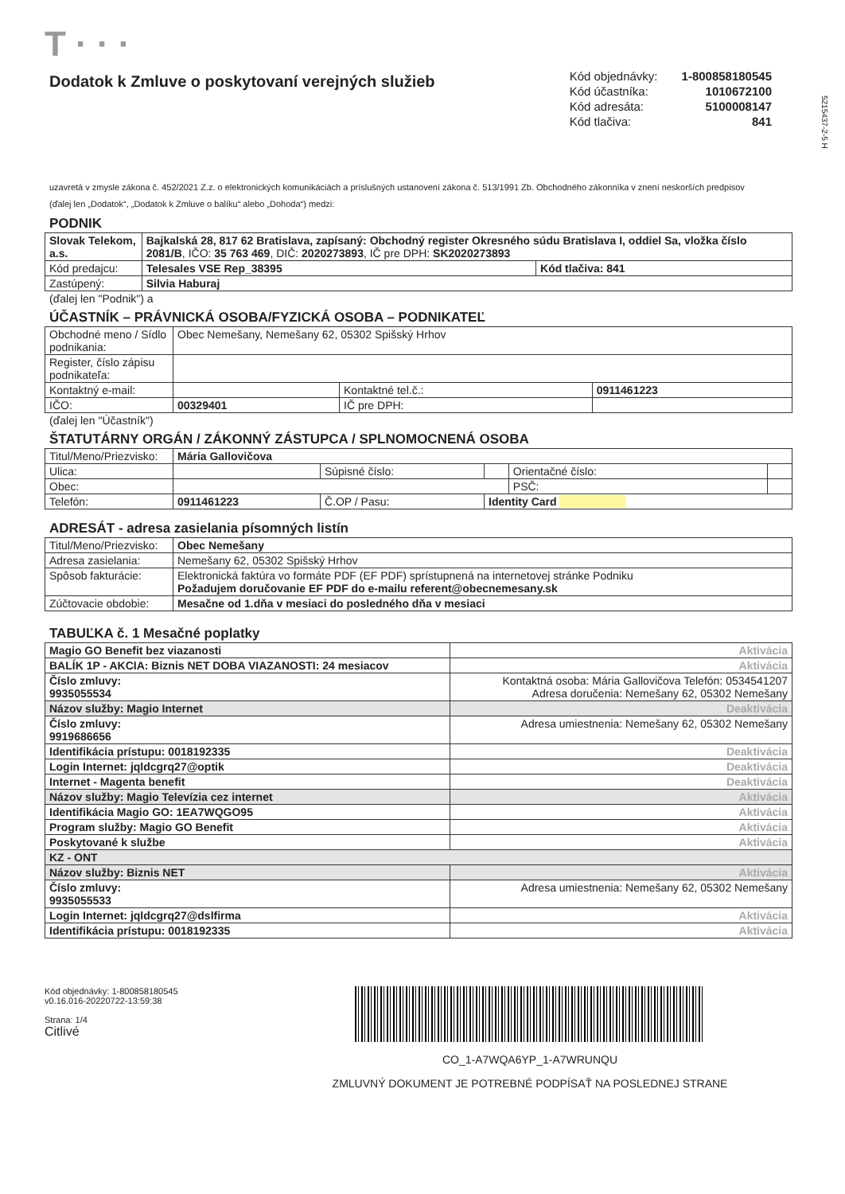T · · ·
Dodatok k Zmluve o poskytovaní verejných služieb
| Kód objednávky: | 1-800858180545 |
| Kód účastníka: | 1010672100 |
| Kód adresáta: | 5100008147 |
| Kód tlačiva: | 841 |
5215437-2-5 H
uzavretá v zmysle zákona č. 452/2021 Z.z. o elektronických komunikáciách a príslušných ustanovení zákona č. 513/1991 Zb. Obchodného zákonníka v znení neskorších predpisov
(ďalej len „Dodatok“, „Dodatok k Zmluve o balíku“ alebo „Dohoda“) medzi:
PODNIK
| Slovak Telekom, a.s. | Bajkalská 28, 817 62 Bratislava, zapísaný: Obchodný register Okresného súdu Bratislava I, oddiel Sa, vložka číslo 2081/B , IČO: 35 763 469 , DIČ: 2020273893 , IČ pre DPH: SK2020273893 | |
| Kód predajcu: | Telesales VSE Rep_38395 | Kód tlačiva: 841 |
| Zastúpený: | Silvia Haburaj | |
(ďalej len "Podnik") a
ÚČASTNÍK – PRÁVNICKÁ OSOBA/FYZICKÁ OSOBA – PODNIKATEĽ
| Obchodné meno / Sídlo podnikania: | Obec Nemešany, Nemešany 62, 05302 Spišský Hrhov | | |
| Register, číslo zápisu podnikateľa: | | | |
| Kontaktný e-mail: | | Kontaktné tel.č.: | 0911461223 |
| IČO: | 00329401 | IČ pre DPH: | |
(ďalej len "Účastník")
ŠTATUTÁRNY ORGÁN / ZÁKONNÝ ZÁSTUPCA / SPLNOMOCNENÁ OSOBA
| Titul/Meno/Priezvisko: | Mária Gallovičova | | | | |
| Ulica: | | Súpisné číslo: | | Orientačné číslo: | |
| Obec: | | | | PSČ: | |
| Telefón: | 0911461223 | Č.OP / Pasu: | Identity Card | | |
ADRESÁT - adresa zasielania písomných listín
| Titul/Meno/Priezvisko: | Obec Nemešany |
| Adresa zasielania: | Nemešany 62, 05302 Spišský Hrhov |
| Spôsob fakturácie: | Elektronická faktúra vo formáte PDF (EF PDF) sprístupnená na internetovej stránke Podniku Požadujem doručovanie EF PDF do e-mailu referent@obecnemesany.sk |
| Zúčtovacie obdobie: | Mesačne od 1.dňa v mesiaci do posledného dňa v mesiaci |
TABUĽKA č. 1 Mesačné poplatky
| Magio GO Benefit bez viazanosti | Aktivácia |
| BALÍK 1P - AKCIA: Biznis NET DOBA VIAZANOSTI: 24 mesiacov | Aktivácia |
| Číslo zmluvy: 9935055534 | Kontaktná osoba: Mária Gallovičova Telefón: 0534541207 Adresa doručenia: Nemešany 62, 05302 Nemešany |
| Názov služby: Magio Internet | Deaktivácia |
| Číslo zmluvy: 9919686656 | Adresa umiestnenia: Nemešany 62, 05302 Nemešany |
| Identifikácia prístupu: 0018192335 | Deaktivácia |
| Login Internet: jqldcgrq27@optik | Deaktivácia |
| Internet - Magenta benefit | Deaktivácia |
| Názov služby: Magio Televízia cez internet | Aktivácia |
| Identifikácia Magio GO: 1EA7WQGO95 | Aktivácia |
| Program služby: Magio GO Benefit | Aktivácia |
| Poskytované k službe | Aktivácia |
| KZ - ONT | |
| Názov služby: Biznis NET | Aktivácia |
| Číslo zmluvy: 9935055533 | Adresa umiestnenia: Nemešany 62, 05302 Nemešany |
| Login Internet: jqldcgrq27@dslfirma | Aktivácia |
| Identifikácia prístupu: 0018192335 | Aktivácia |
Kód objednávky: 1-800858180545
v0.16.016-20220722-13:59:38
Strana: 1/4
Citlivé
CO_1-A7WQA6YP_1-A7WRUNQU
ZMLUVNÝ DOKUMENT JE POTREBNÉ PODPÍSAŤ NA POSLEDNEJ STRANE